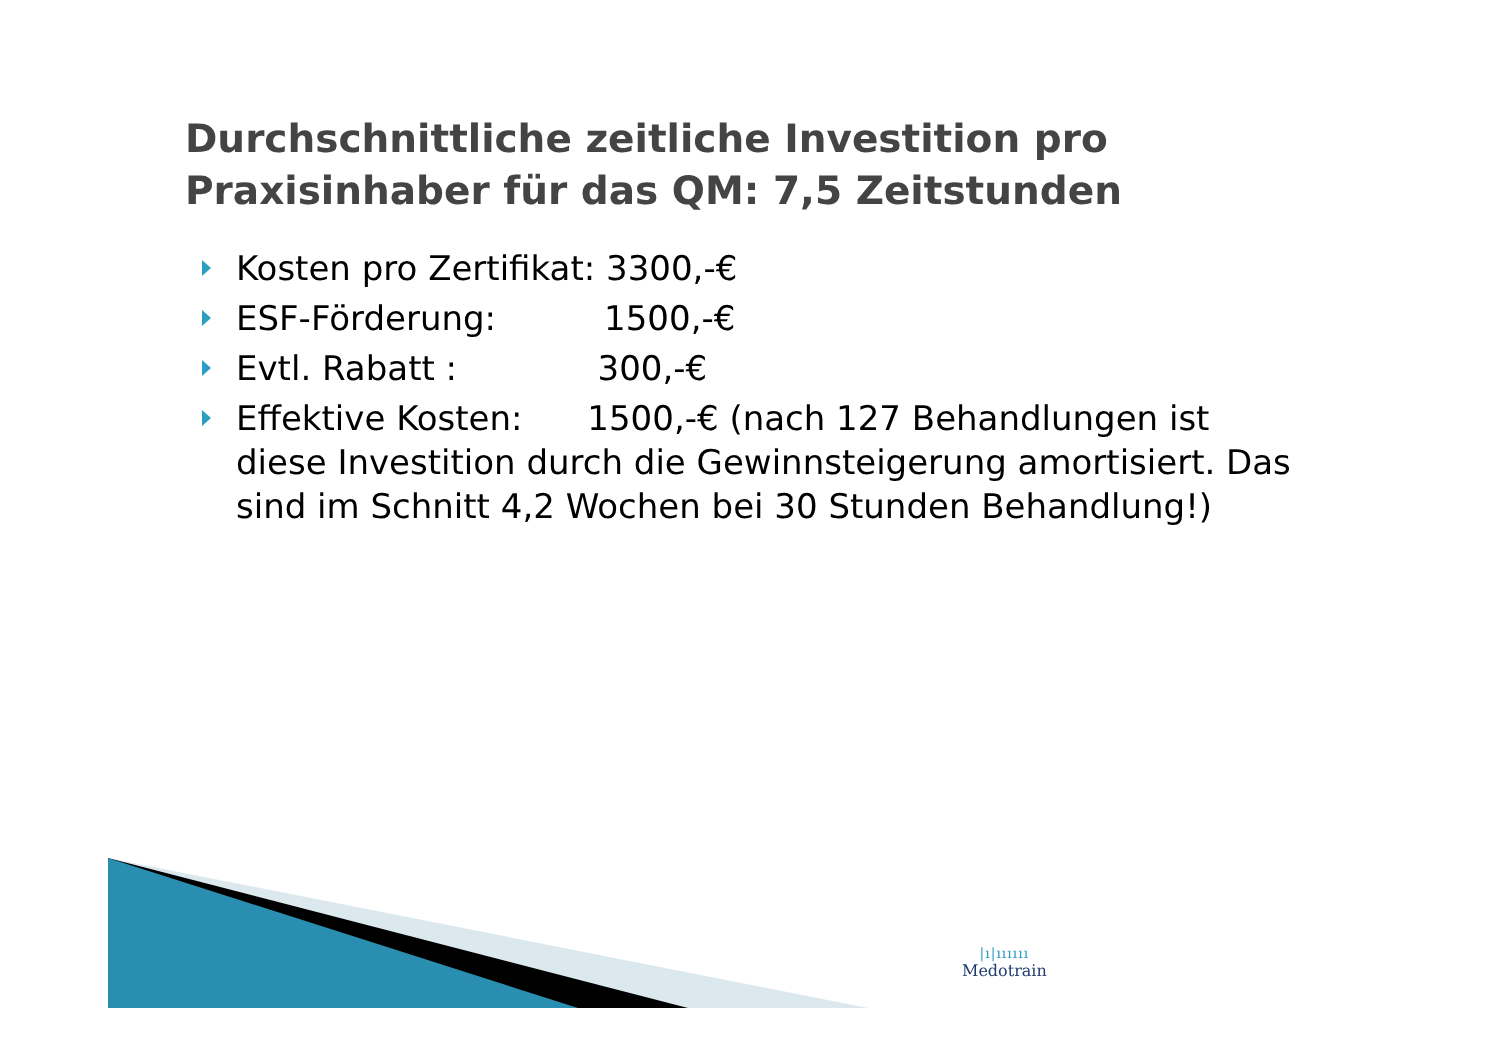Durchschnittliche zeitliche Investition pro Praxisinhaber für das QM: 7,5 Zeitstunden
Kosten pro Zertifikat: 3300,-€
ESF-Förderung: 1500,-€
Evtl. Rabatt : 300,-€
Effektive Kosten: 1500,-€ (nach 127 Behandlungen ist diese Investition durch die Gewinnsteigerung amortisiert. Das sind im Schnitt 4,2 Wochen bei 30 Stunden Behandlung!)
|ı|ıııııı
Medotrain